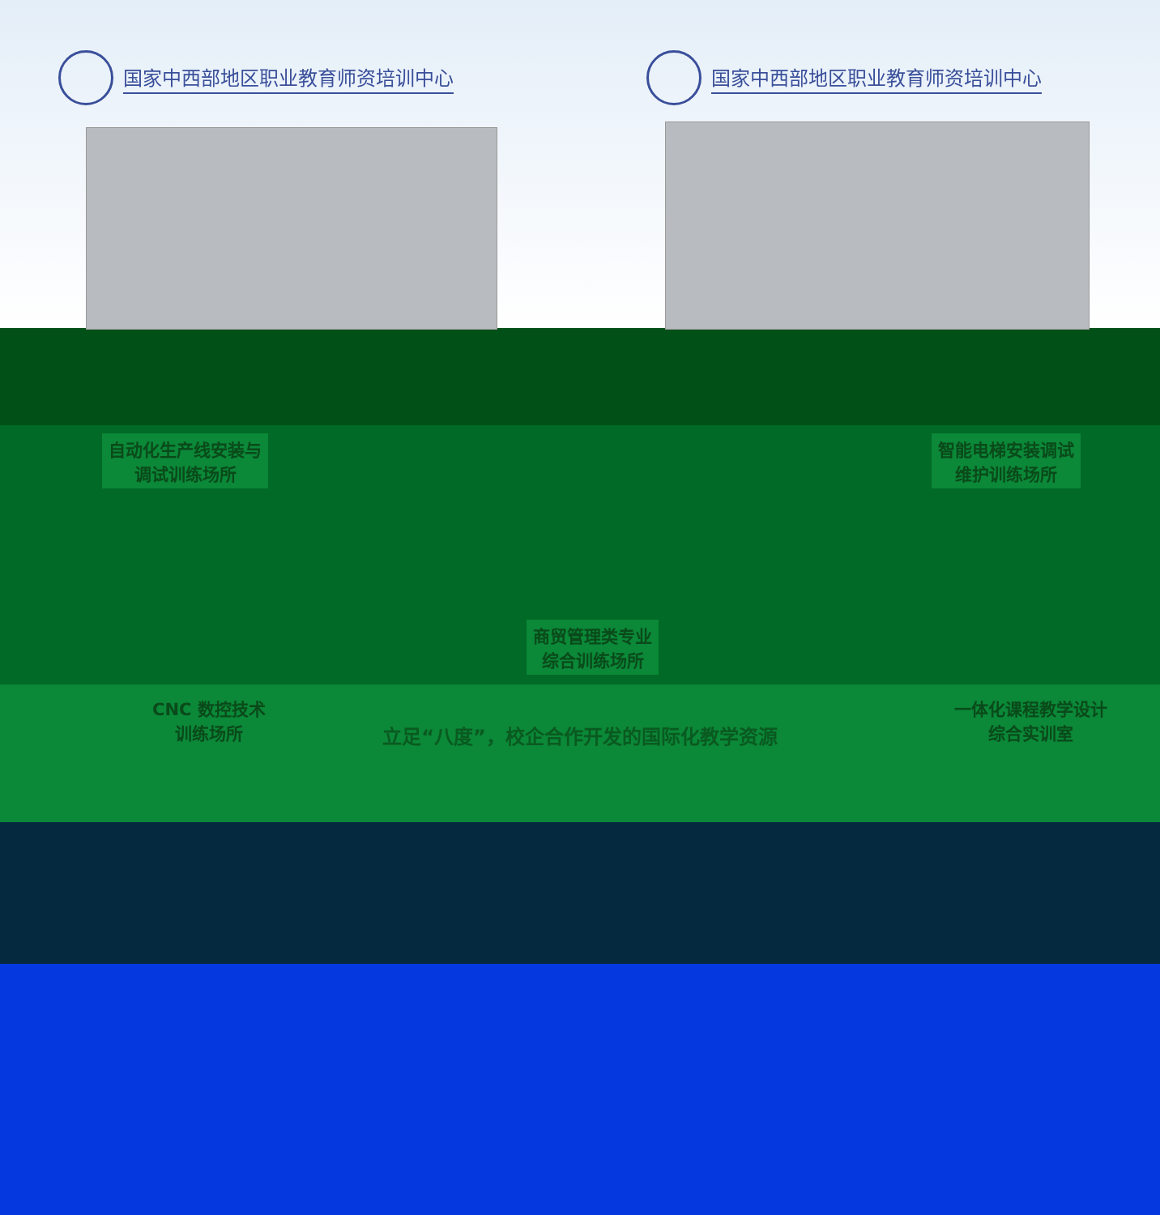国家中西部地区职业教育师资培训中心 国家中西部地区职业教育师资培训中心
自动化生产线安装与
调试训练场所
智能电梯安装调试
维护训练场所
商贸管理类专业
综合训练场所
CNC 数控技术
训练场所
一体化课程教学设计
综合实训室
立足“八度”，校企合作开发的国际化教学资源